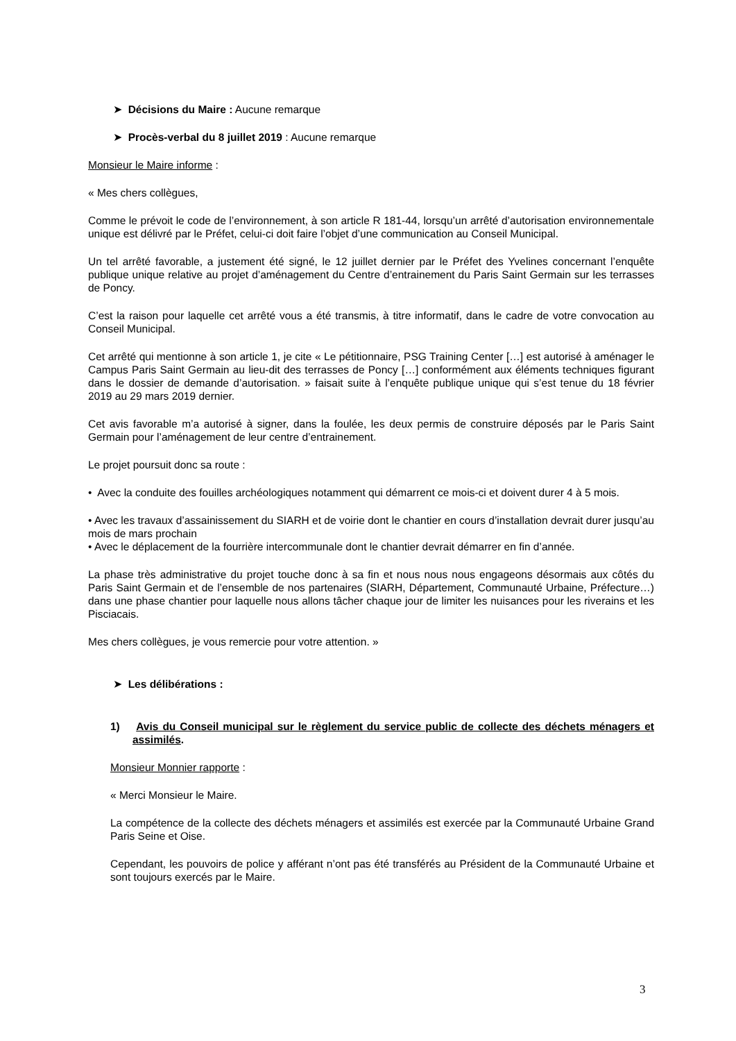➤ Décisions du Maire : Aucune remarque
➤ Procès-verbal du 8 juillet 2019 : Aucune remarque
Monsieur le Maire informe :
« Mes chers collègues,
Comme le prévoit le code de l’environnement, à son article R 181-44, lorsqu’un arrêté d’autorisation environnementale unique est délivré par le Préfet, celui-ci doit faire l’objet d’une communication au Conseil Municipal.
Un tel arrêté favorable, a justement été signé, le 12 juillet dernier par le Préfet des Yvelines concernant l’enquête publique unique relative au projet d’aménagement du Centre d’entrainement du Paris Saint Germain sur les terrasses de Poncy.
C’est la raison pour laquelle cet arrêté vous a été transmis, à titre informatif, dans le cadre de votre convocation au Conseil Municipal.
Cet arrêté qui mentionne à son article 1, je cite « Le pétitionnaire, PSG Training Center […] est autorisé à aménager le Campus Paris Saint Germain au lieu-dit des terrasses de Poncy […] conformément aux éléments techniques figurant dans le dossier de demande d’autorisation. » faisait suite à l’enquête publique unique qui s’est tenue du 18 février 2019 au 29 mars 2019 dernier.
Cet avis favorable m’a autorisé à signer, dans la foulée, les deux permis de construire déposés par le Paris Saint Germain pour l’aménagement de leur centre d’entrainement.
Le projet poursuit donc sa route :
• Avec la conduite des fouilles archéologiques notamment qui démarrent ce mois-ci et doivent durer 4 à 5 mois.
• Avec les travaux d’assainissement du SIARH et de voirie dont le chantier en cours d’installation devrait durer jusqu’au mois de mars prochain
• Avec le déplacement de la fourrière intercommunale dont le chantier devrait démarrer en fin d’année.
La phase très administrative du projet touche donc à sa fin et nous nous nous engageons désormais aux côtés du Paris Saint Germain et de l’ensemble de nos partenaires (SIARH, Département, Communauté Urbaine, Préfecture…) dans une phase chantier pour laquelle nous allons tâcher chaque jour de limiter les nuisances pour les riverains et les Pisciacais.
Mes chers collègues, je vous remercie pour votre attention. »
➤ Les délibérations :
1) Avis du Conseil municipal sur le règlement du service public de collecte des déchets ménagers et assimilés.
Monsieur Monnier rapporte :
« Merci Monsieur le Maire.
La compétence de la collecte des déchets ménagers et assimilés est exercée par la Communauté Urbaine Grand Paris Seine et Oise.
Cependant, les pouvoirs de police y afférant n’ont pas été transférés au Président de la Communauté Urbaine et sont toujours exercés par le Maire.
3